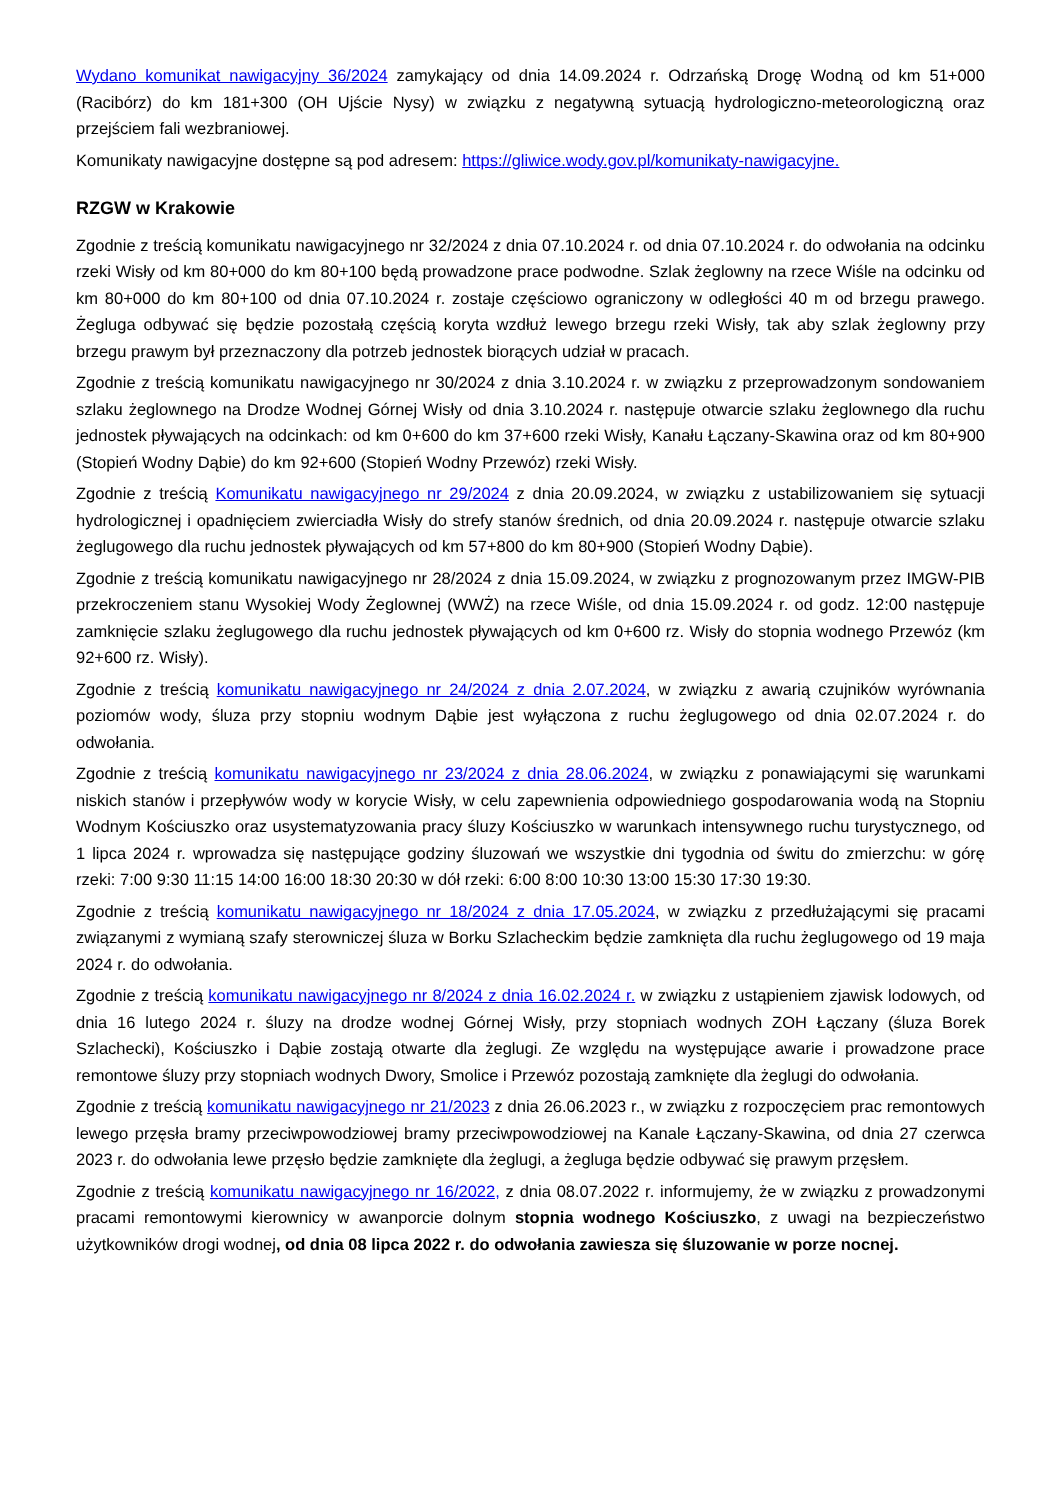Wydano komunikat nawigacyjny 36/2024 zamykający od dnia 14.09.2024 r. Odrzańską Drogę Wodną od km 51+000 (Racibórz) do km 181+300 (OH Ujście Nysy) w związku z negatywną sytuacją hydrologiczno-meteorologiczną oraz przejściem fali wezbraniowej.
Komunikaty nawigacyjne dostępne są pod adresem: https://gliwice.wody.gov.pl/komunikaty-nawigacyjne.
RZGW w Krakowie
Zgodnie z treścią komunikatu nawigacyjnego nr 32/2024 z dnia 07.10.2024 r. od dnia 07.10.2024 r. do odwołania na odcinku rzeki Wisły od km 80+000 do km 80+100 będą prowadzone prace podwodne. Szlak żeglowny na rzece Wiśle na odcinku od km 80+000 do km 80+100 od dnia 07.10.2024 r. zostaje częściowo ograniczony w odległości 40 m od brzegu prawego. Żegluga odbywać się będzie pozostałą częścią koryta wzdłuż lewego brzegu rzeki Wisły, tak aby szlak żeglowny przy brzegu prawym był przeznaczony dla potrzeb jednostek biorących udział w pracach.
Zgodnie z treścią komunikatu nawigacyjnego nr 30/2024 z dnia 3.10.2024 r. w związku z przeprowadzonym sondowaniem szlaku żeglownego na Drodze Wodnej Górnej Wisły od dnia 3.10.2024 r. następuje otwarcie szlaku żeglownego dla ruchu jednostek pływających na odcinkach: od km 0+600 do km 37+600 rzeki Wisły, Kanału Łączany-Skawina oraz od km 80+900 (Stopień Wodny Dąbie) do km 92+600 (Stopień Wodny Przewóz) rzeki Wisły.
Zgodnie z treścią Komunikatu nawigacyjnego nr 29/2024 z dnia 20.09.2024, w związku z ustabilizowaniem się sytuacji hydrologicznej i opadnięciem zwierciadła Wisły do strefy stanów średnich, od dnia 20.09.2024 r. następuje otwarcie szlaku żeglugowego dla ruchu jednostek pływających od km 57+800 do km 80+900 (Stopień Wodny Dąbie).
Zgodnie z treścią komunikatu nawigacyjnego nr 28/2024 z dnia 15.09.2024, w związku z prognozowanym przez IMGW-PIB przekroczeniem stanu Wysokiej Wody Żeglownej (WWŻ) na rzece Wiśle, od dnia 15.09.2024 r. od godz. 12:00 następuje zamknięcie szlaku żeglugowego dla ruchu jednostek pływających od km 0+600 rz. Wisły do stopnia wodnego Przewóz (km 92+600 rz. Wisły).
Zgodnie z treścią komunikatu nawigacyjnego nr 24/2024 z dnia 2.07.2024, w związku z awarią czujników wyrównania poziomów wody, śluza przy stopniu wodnym Dąbie jest wyłączona z ruchu żeglugowego od dnia 02.07.2024 r. do odwołania.
Zgodnie z treścią komunikatu nawigacyjnego nr 23/2024 z dnia 28.06.2024, w związku z ponawiającymi się warunkami niskich stanów i przepływów wody w korycie Wisły, w celu zapewnienia odpowiedniego gospodarowania wodą na Stopniu Wodnym Kościuszko oraz usystematyzowania pracy śluzy Kościuszko w warunkach intensywnego ruchu turystycznego, od 1 lipca 2024 r. wprowadza się następujące godziny śluzowań we wszystkie dni tygodnia od świtu do zmierzchu: w górę rzeki: 7:00 9:30 11:15 14:00 16:00 18:30 20:30 w dół rzeki: 6:00 8:00 10:30 13:00 15:30 17:30 19:30.
Zgodnie z treścią komunikatu nawigacyjnego nr 18/2024 z dnia 17.05.2024, w związku z przedłużającymi się pracami związanymi z wymianą szafy sterowniczej śluza w Borku Szlacheckim będzie zamknięta dla ruchu żeglugowego od 19 maja 2024 r. do odwołania.
Zgodnie z treścią komunikatu nawigacyjnego nr 8/2024 z dnia 16.02.2024 r. w związku z ustąpieniem zjawisk lodowych, od dnia 16 lutego 2024 r. śluzy na drodze wodnej Górnej Wisły, przy stopniach wodnych ZOH Łączany (śluza Borek Szlachecki), Kościuszko i Dąbie zostają otwarte dla żeglugi. Ze względu na występujące awarie i prowadzone prace remontowe śluzy przy stopniach wodnych Dwory, Smolice i Przewóz pozostają zamknięte dla żeglugi do odwołania.
Zgodnie z treścią komunikatu nawigacyjnego nr 21/2023 z dnia 26.06.2023 r., w związku z rozpoczęciem prac remontowych lewego przęsła bramy przeciwpowodziowej bramy przeciwpowodziowej na Kanale Łączany-Skawina, od dnia 27 czerwca 2023 r. do odwołania lewe przęsło będzie zamknięte dla żeglugi, a żegluga będzie odbywać się prawym przęsłem.
Zgodnie z treścią komunikatu nawigacyjnego nr 16/2022, z dnia 08.07.2022 r. informujemy, że w związku z prowadzonymi pracami remontowymi kierownicy w awanporcie dolnym stopnia wodnego Kościuszko, z uwagi na bezpieczeństwo użytkowników drogi wodnej, od dnia 08 lipca 2022 r. do odwołania zawiesza się śluzowanie w porze nocnej.